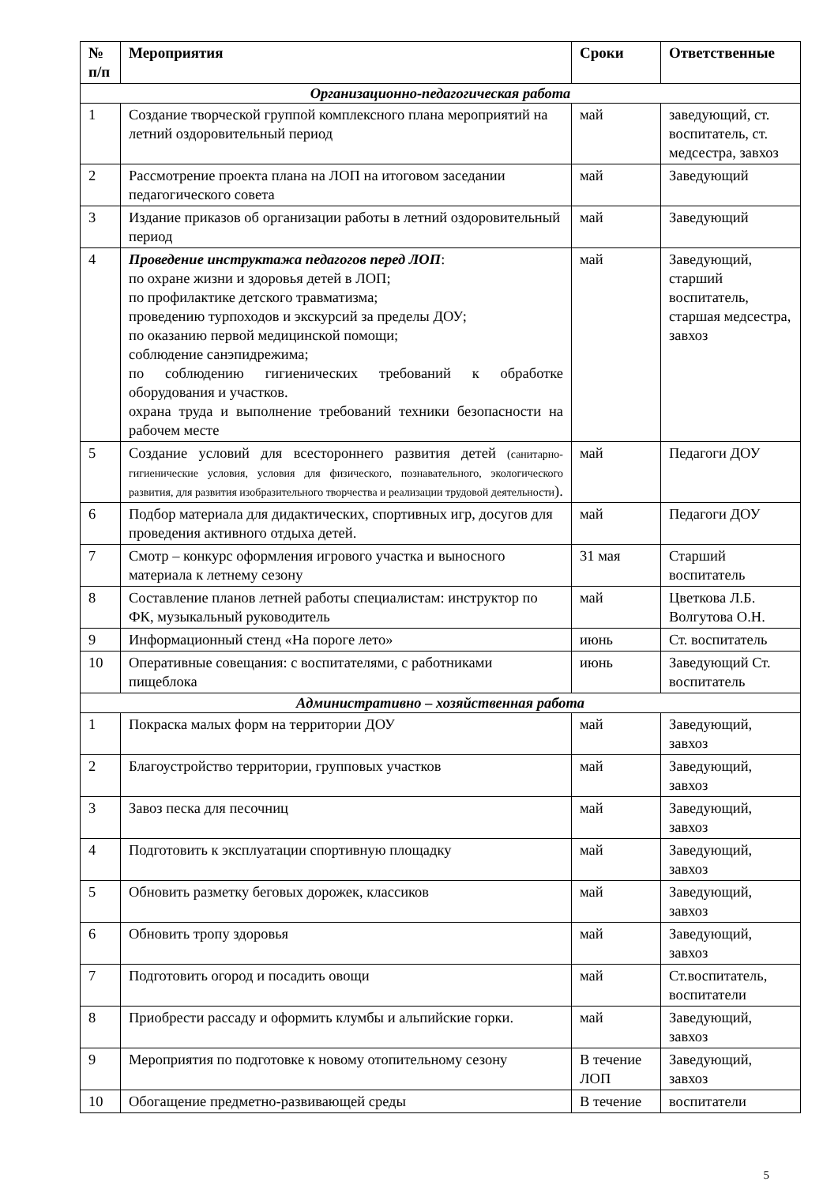| № п/п | Мероприятия | Сроки | Ответственные |
| --- | --- | --- | --- |
| Организационно-педагогическая работа | | | |
| 1 | Создание творческой группой комплексного плана мероприятий на летний оздоровительный период | май | заведующий, ст. воспитатель, ст. медсестра, завхоз |
| 2 | Рассмотрение проекта плана на ЛОП на итоговом заседании педагогического совета | май | Заведующий |
| 3 | Издание приказов об организации работы в летний оздоровительный период | май | Заведующий |
| 4 | Проведение инструктажа педагогов перед ЛОП : по охране жизни и здоровья детей в ЛОП; по профилактике детского травматизма; проведению турпоходов и экскурсий за пределы ДОУ; по оказанию первой медицинской помощи; соблюдение санэпидрежима; по соблюдению гигиенических требований к обработке оборудования и участков. охрана труда и выполнение требований техники безопасности на рабочем месте | май | Заведующий, старший воспитатель, старшая медсестра, завхоз |
| 5 | Создание условий для всестороннего развития детей (санитарно-гигиенические условия, условия для физического, познавательного, экологического развития, для развития изобразительного творчества и реализации трудовой деятельности ). | май | Педагоги ДОУ |
| 6 | Подбор материала для дидактических, спортивных игр, досугов для проведения активного отдыха детей. | май | Педагоги ДОУ |
| 7 | Смотр – конкурс оформления игрового участка и выносного материала к летнему сезону | 31 мая | Старший воспитатель |
| 8 | Составление планов летней работы специалистам: инструктор по ФК, музыкальный руководитель | май | Цветкова Л.Б. Волгутова О.Н. |
| 9 | Информационный стенд «На пороге лето» | июнь | Ст. воспитатель |
| 10 | Оперативные совещания: с воспитателями, с работниками пищеблока | июнь | Заведующий Ст. воспитатель |
| Административно – хозяйственная работа | | | |
| 1 | Покраска малых форм на территории ДОУ | май | Заведующий, завхоз |
| 2 | Благоустройство территории, групповых участков | май | Заведующий, завхоз |
| 3 | Завоз песка для песочниц | май | Заведующий, завхоз |
| 4 | Подготовить к эксплуатации спортивную площадку | май | Заведующий, завхоз |
| 5 | Обновить разметку беговых дорожек, классиков | май | Заведующий, завхоз |
| 6 | Обновить тропу здоровья | май | Заведующий, завхоз |
| 7 | Подготовить огород и посадить овощи | май | Ст.воспитатель, воспитатели |
| 8 | Приобрести рассаду и оформить клумбы и альпийские горки. | май | Заведующий, завхоз |
| 9 | Мероприятия по подготовке к новому отопительному сезону | В течение ЛОП | Заведующий, завхоз |
| 10 | Обогащение предметно-развивающей среды | В течение | воспитатели |
5